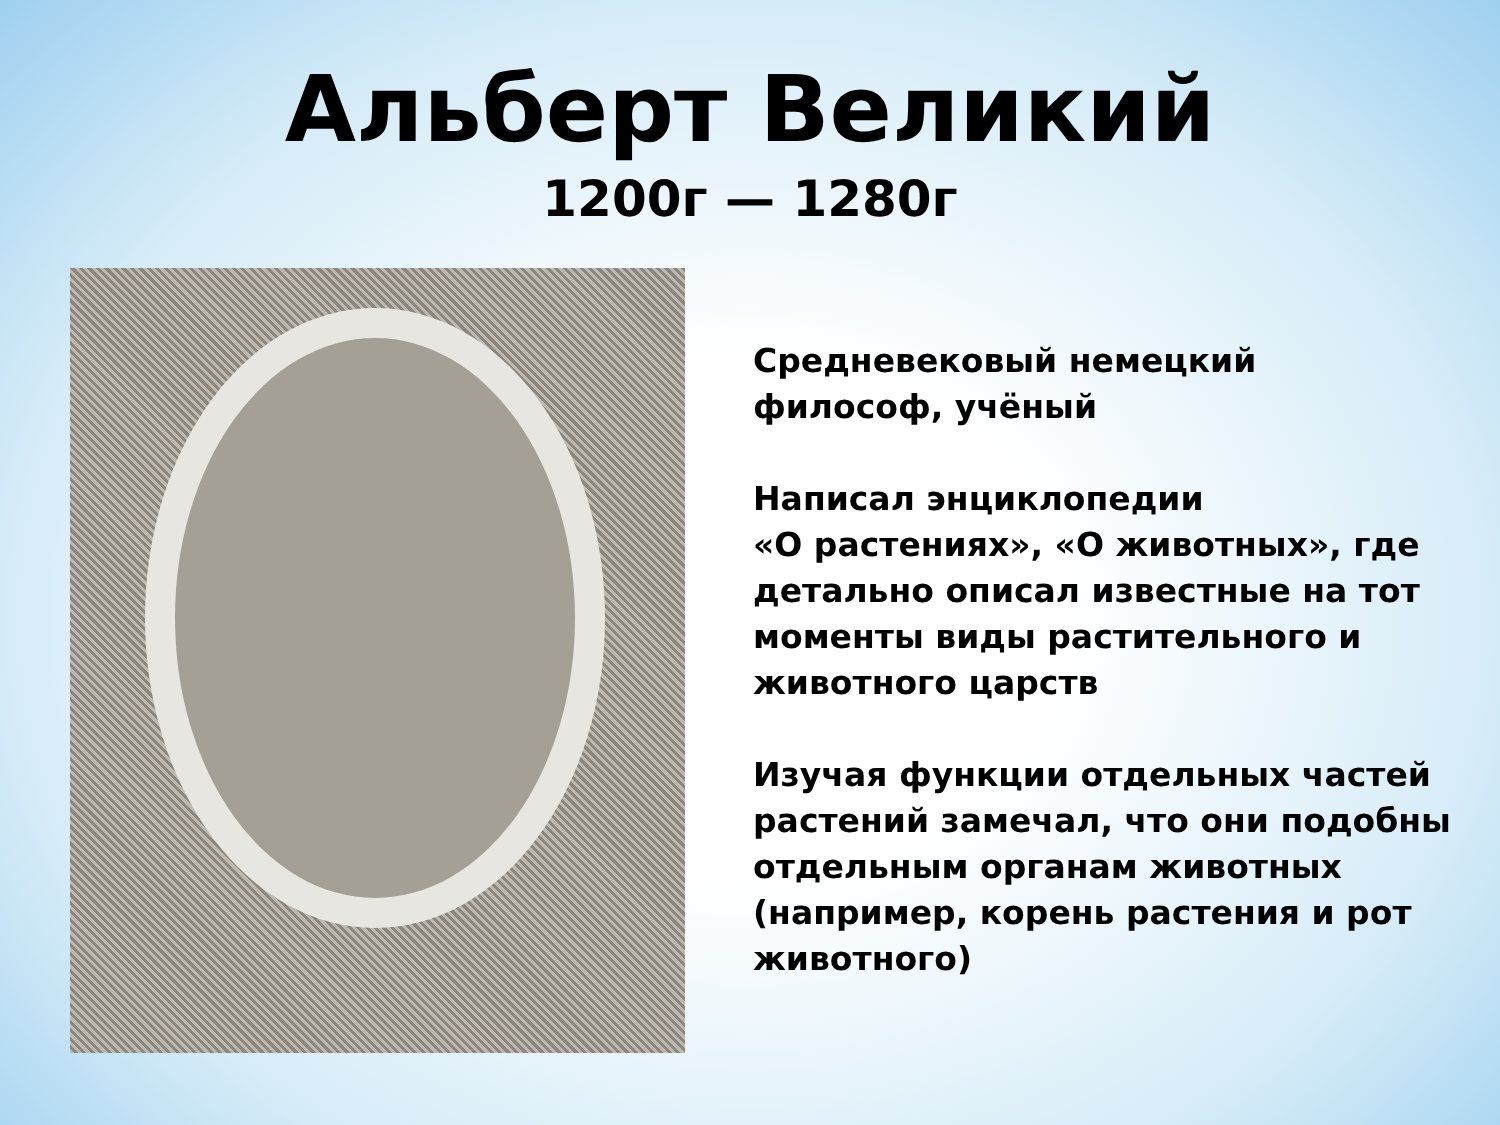Альберт Великий
1200г — 1280г
Средневековый немецкий философ, учёный
Написал энциклопедии
«О растениях», «О животных», где детально описал известные на тот моменты виды растительного и животного царств
Изучая функции отдельных частей растений замечал, что они подобны отдельным органам животных (например, корень растения и рот животного)